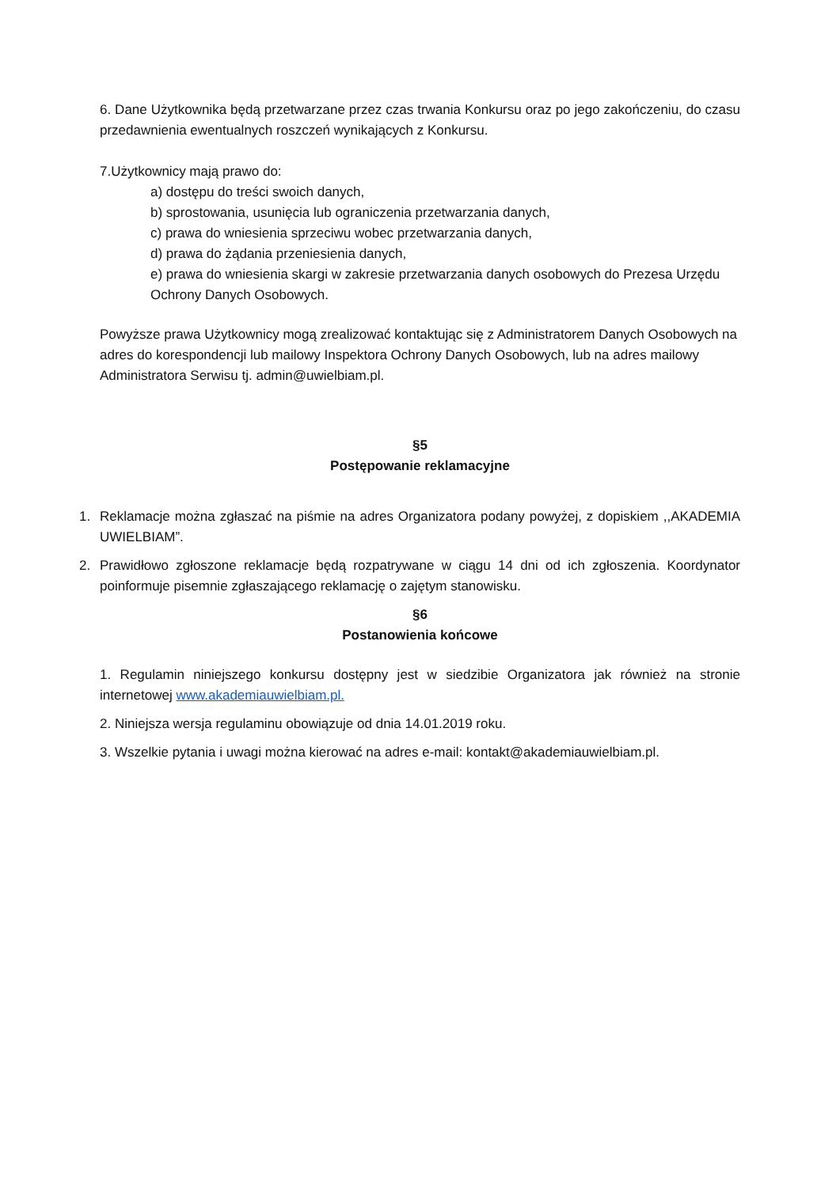6. Dane Użytkownika będą przetwarzane przez czas trwania Konkursu oraz po jego zakończeniu, do czasu przedawnienia ewentualnych roszczeń wynikających z Konkursu.
7.Użytkownicy mają prawo do:
a) dostępu do treści swoich danych,
b) sprostowania, usunięcia lub ograniczenia przetwarzania danych,
c) prawa do wniesienia sprzeciwu wobec przetwarzania danych,
d) prawa do żądania przeniesienia danych,
e) prawa do wniesienia skargi w zakresie przetwarzania danych osobowych do Prezesa Urzędu Ochrony Danych Osobowych.
Powyższe prawa Użytkownicy mogą zrealizować kontaktując się z Administratorem Danych Osobowych na adres do korespondencji lub mailowy Inspektora Ochrony Danych Osobowych, lub na adres mailowy Administratora Serwisu tj. admin@uwielbiam.pl.
§5
Postępowanie reklamacyjne
1. Reklamacje można zgłaszać na piśmie na adres Organizatora podany powyżej, z dopiskiem ,,AKADEMIA UWIELBIAM”.
2. Prawidłowo zgłoszone reklamacje będą rozpatrywane w ciągu 14 dni od ich zgłoszenia. Koordynator poinformuje pisemnie zgłaszającego reklamację o zajętym stanowisku.
§6
Postanowienia końcowe
1. Regulamin niniejszego konkursu dostępny jest w siedzibie Organizatora jak również na stronie internetowej www.akademiauwielbiam.pl.
2. Niniejsza wersja regulaminu obowiązuje od dnia 14.01.2019 roku.
3. Wszelkie pytania i uwagi można kierować na adres e-mail: kontakt@akademiauwielbiam.pl.